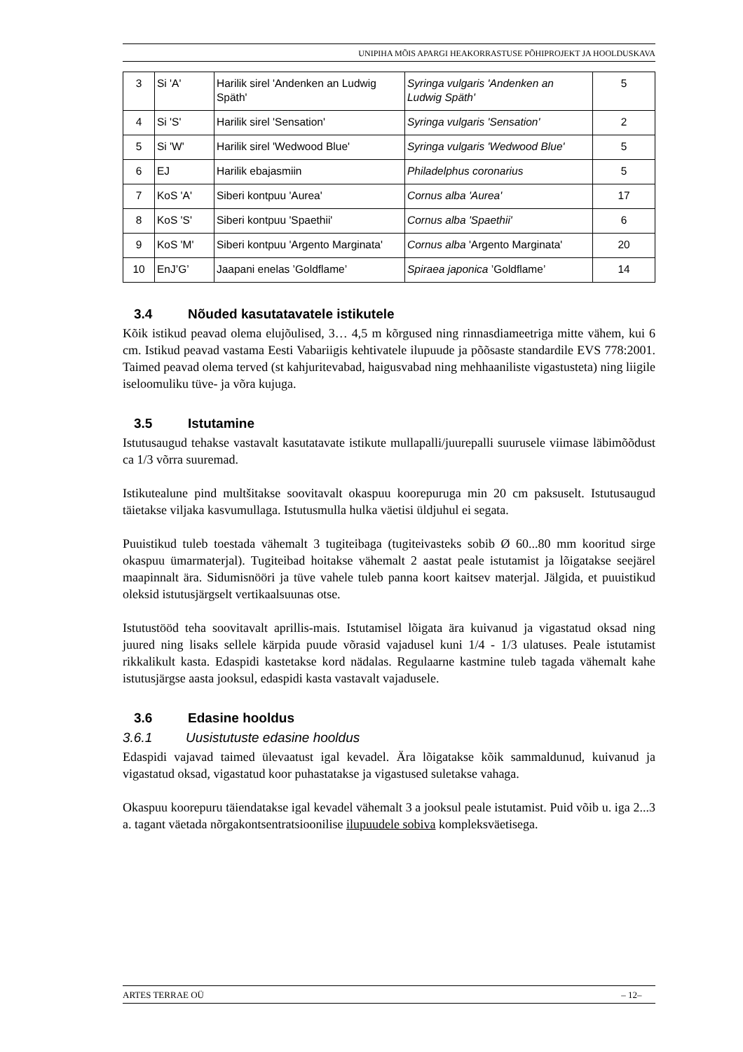UNIPIHA MÕIS APARGI HEAKORRASTUSE PÕHIPROJEKT JA HOOLDUSKAVA
| 3 | Si 'A' | Harilik sirel 'Andenken an Ludwig Späth' | Syringa vulgaris 'Andenken an Ludwig Späth' | 5 |
| 4 | Si 'S' | Harilik sirel 'Sensation' | Syringa vulgaris 'Sensation' | 2 |
| 5 | Si 'W' | Harilik sirel 'Wedwood Blue' | Syringa vulgaris 'Wedwood Blue' | 5 |
| 6 | EJ | Harilik ebajasmiin | Philadelphus coronarius | 5 |
| 7 | KoS 'A' | Siberi kontpuu 'Aurea' | Cornus alba 'Aurea' | 17 |
| 8 | KoS 'S' | Siberi kontpuu 'Spaethii' | Cornus alba 'Spaethii' | 6 |
| 9 | KoS 'M' | Siberi kontpuu 'Argento Marginata' | Cornus alba 'Argento Marginata' | 20 |
| 10 | EnJ’G’ | Jaapani enelas ’Goldflame’ | Spiraea japonica ’Goldflame’ | 14 |
3.4 Nõuded kasutatavatele istikutele
Kõik istikud peavad olema elujõulised, 3… 4,5 m kõrgused ning rinnasdiameetriga mitte vähem, kui 6 cm. Istikud peavad vastama Eesti Vabariigis kehtivatele ilupuude ja põõsaste standardile EVS 778:2001. Taimed peavad olema terved (st kahjuritevabad, haigusvabad ning mehhaaniliste vigastusteta) ning liigile iseloomuliku tüve- ja võra kujuga.
3.5 Istutamine
Istutusaugud tehakse vastavalt kasutatavate istikute mullapalli/juurepalli suurusele viimase läbimõõdust ca 1/3 võrra suuremad.
Istikutealune pind multšitakse soovitavalt okaspuu koorepuruga min 20 cm paksuselt. Istutusaugud täietakse viljaka kasvumullaga. Istutusmulla hulka väetisi üldjuhul ei segata.
Puuistikud tuleb toestada vähemalt 3 tugiteibaga (tugiteivasteks sobib Ø 60...80 mm kooritud sirge okaspuu ümarmaterjal). Tugiteibad hoitakse vähemalt 2 aastat peale istutamist ja lõigatakse seejärel maapinnalt ära. Sidumisnööri ja tüve vahele tuleb panna koort kaitsev materjal. Jälgida, et puuistikud oleksid istutusjärgselt vertikaalsuunas otse.
Istutustööd teha soovitavalt aprillis-mais. Istutamisel lõigata ära kuivanud ja vigastatud oksad ning juured ning lisaks sellele kärpida puude võrasid vajadusel kuni 1/4 - 1/3 ulatuses. Peale istutamist rikkalikult kasta. Edaspidi kastetakse kord nädalas. Regulaarne kastmine tuleb tagada vähemalt kahe istutusjärgse aasta jooksul, edaspidi kasta vastavalt vajadusele.
3.6 Edasine hooldus
3.6.1 Uusistutuste edasine hooldus
Edaspidi vajavad taimed ülevaatust igal kevadel. Ära lõigatakse kõik sammaldunud, kuivanud ja vigastatud oksad, vigastatud koor puhastatakse ja vigastused suletakse vahaga.
Okaspuu koorepuru täiendatakse igal kevadel vähemalt 3 a jooksul peale istutamist. Puid võib u. iga 2...3 a. tagant väetada nõrgakontsentratsioonilise ilupuudele sobiva kompleksväetisega.
ARTES TERRAE OÜ – 12–